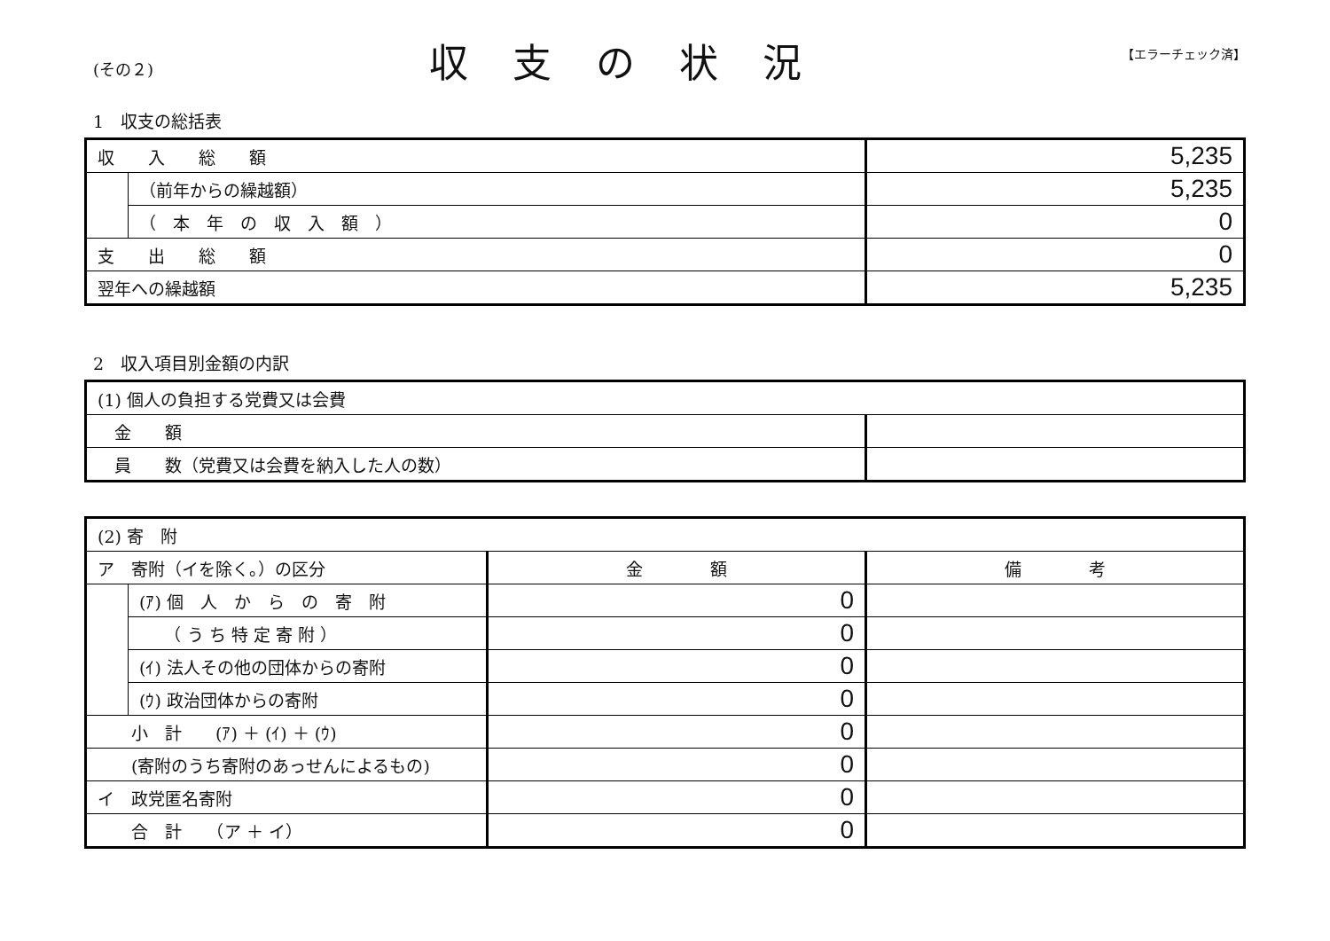(その２)
収支の状況
【エラーチェック済】
1　収支の総括表
| 収 入 総 額 | | 5,235 |
| | （前年からの繰越額） | 5,235 |
| | （ 本 年 の 収 入 額 ） | 0 |
| 支 出 総 額 | | 0 |
| 翌年への繰越額 | | 5,235 |
2　収入項目別金額の内訳
| (1) 個人の負担する党費又は会費 | |
| 金 額 | |
| 員 数（党費又は会費を納入した人の数） | |
| (2) 寄 附 | | | |
| ア 寄附（イを除く。）の区分 | | 金 額 | 備 考 |
| | (ｱ) 個 人 か ら の 寄 附 | 0 | |
| | （ う ち 特 定 寄 附 ） | 0 | |
| | (ｲ) 法人その他の団体からの寄附 | 0 | |
| | (ｳ) 政治団体からの寄附 | 0 | |
| 小 計 (ｱ) ＋ (ｲ) ＋ (ｳ) | | 0 | |
| (寄附のうち寄附のあっせんによるもの) | | 0 | |
| イ 政党匿名寄附 | | 0 | |
| 合 計 （ア ＋ イ） | | 0 | |